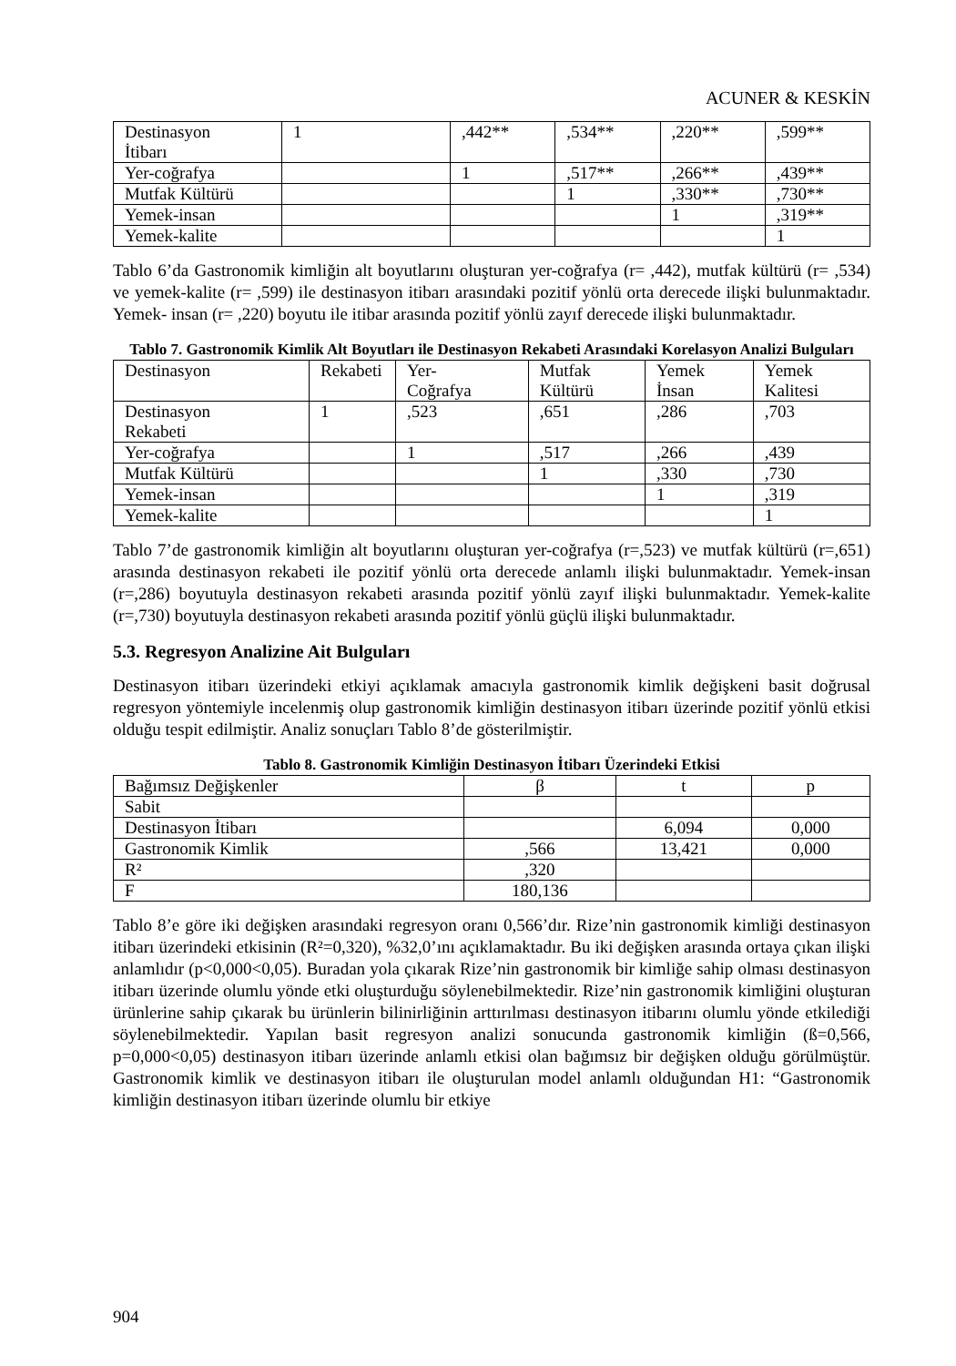ACUNER & KESKİN
| Destinasyon İtibarı | 1 | ,442** | ,534** | ,220** | ,599** |
| Yer-coğrafya | | 1 | ,517** | ,266** | ,439** |
| Mutfak Kültürü | | | 1 | ,330** | ,730** |
| Yemek-insan | | | | 1 | ,319** |
| Yemek-kalite | | | | | 1 |
Tablo 6’da Gastronomik kimliğin alt boyutlarını oluşturan yer-coğrafya (r= ,442), mutfak kültürü (r= ,534) ve yemek-kalite (r= ,599) ile destinasyon itibarı arasındaki pozitif yönlü orta derecede ilişki bulunmaktadır. Yemek- insan (r= ,220) boyutu ile itibar arasında pozitif yönlü zayıf derecede ilişki bulunmaktadır.
Tablo 7. Gastronomik Kimlik Alt Boyutları ile Destinasyon Rekabeti Arasındaki Korelasyon Analizi Bulguları
| Destinasyon | Rekabeti | Yer- Coğrafya | Mutfak Kültürü | Yemek İnsan | Yemek Kalitesi |
| Destinasyon Rekabeti | 1 | ,523 | ,651 | ,286 | ,703 |
| Yer-coğrafya | | 1 | ,517 | ,266 | ,439 |
| Mutfak Kültürü | | | 1 | ,330 | ,730 |
| Yemek-insan | | | | 1 | ,319 |
| Yemek-kalite | | | | | 1 |
Tablo 7’de gastronomik kimliğin alt boyutlarını oluşturan yer-coğrafya (r=,523) ve mutfak kültürü (r=,651) arasında destinasyon rekabeti ile pozitif yönlü orta derecede anlamlı ilişki bulunmaktadır. Yemek-insan (r=,286) boyutuyla destinasyon rekabeti arasında pozitif yönlü zayıf ilişki bulunmaktadır. Yemek-kalite (r=,730) boyutuyla destinasyon rekabeti arasında pozitif yönlü güçlü ilişki bulunmaktadır.
5.3. Regresyon Analizine Ait Bulguları
Destinasyon itibarı üzerindeki etkiyi açıklamak amacıyla gastronomik kimlik değişkeni basit doğrusal regresyon yöntemiyle incelenmiş olup gastronomik kimliğin destinasyon itibarı üzerinde pozitif yönlü etkisi olduğu tespit edilmiştir. Analiz sonuçları Tablo 8’de gösterilmiştir.
Tablo 8. Gastronomik Kimliğin Destinasyon İtibarı Üzerindeki Etkisi
| Bağımsız Değişkenler | β | t | p |
| Sabit | | | |
| Destinasyon İtibarı | | 6,094 | 0,000 |
| Gastronomik Kimlik | ,566 | 13,421 | 0,000 |
| R² | ,320 | | |
| F | 180,136 | | |
Tablo 8’e göre iki değişken arasındaki regresyon oranı 0,566’dır. Rize’nin gastronomik kimliği destinasyon itibarı üzerindeki etkisinin (R²=0,320), %32,0’ını açıklamaktadır. Bu iki değişken arasında ortaya çıkan ilişki anlamlıdır (p<0,000<0,05). Buradan yola çıkarak Rize’nin gastronomik bir kimliğe sahip olması destinasyon itibarı üzerinde olumlu yönde etki oluşturduğu söylenebilmektedir. Rize’nin gastronomik kimliğini oluşturan ürünlerine sahip çıkarak bu ürünlerin bilinirliğinin arttırılması destinasyon itibarını olumlu yönde etkilediği söylenebilmektedir. Yapılan basit regresyon analizi sonucunda gastronomik kimliğin (ß=0,566, p=0,000<0,05) destinasyon itibarı üzerinde anlamlı etkisi olan bağımsız bir değişken olduğu görülmüştür. Gastronomik kimlik ve destinasyon itibarı ile oluşturulan model anlamlı olduğundan H1: “Gastronomik kimliğin destinasyon itibarı üzerinde olumlu bir etkiye
904